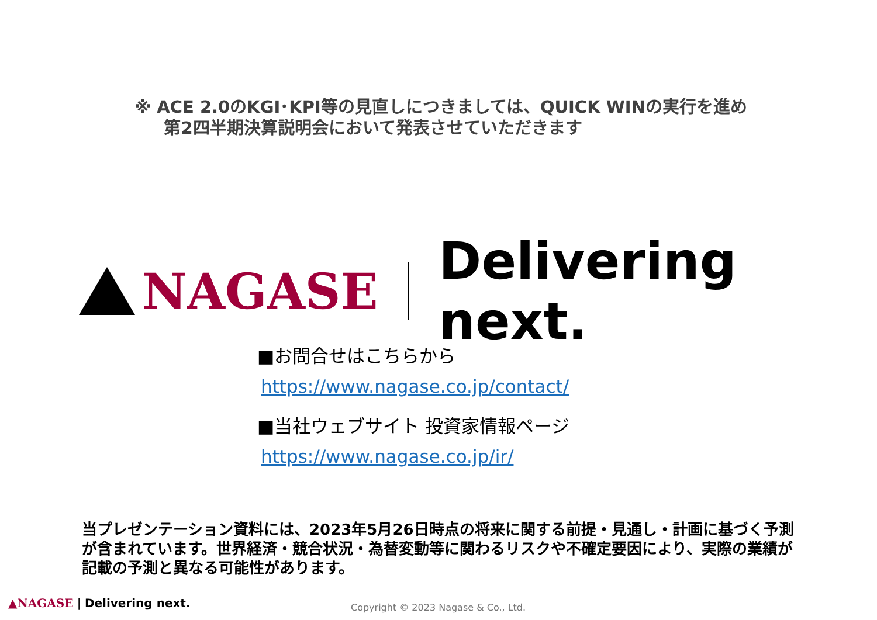※ ACE 2.0のKGI･KPI等の見直しにつきましては、QUICK WINの実行を進め
第2四半期決算説明会において発表させていただきます
NAGASE Delivering next.
■お問合せはこちらから
https://www.nagase.co.jp/contact/
■当社ウェブサイト 投資家情報ページ
https://www.nagase.co.jp/ir/
当プレゼンテーション資料には、2023年5月26日時点の将来に関する前提・見通し・計画に基づく予測が含まれています。世界経済・競合状況・為替変動等に関わるリスクや不確定要因により、実際の業績が記載の予測と異なる可能性があります。
▲NAGASE | Delivering next.
Copyright © 2023 Nagase & Co., Ltd.